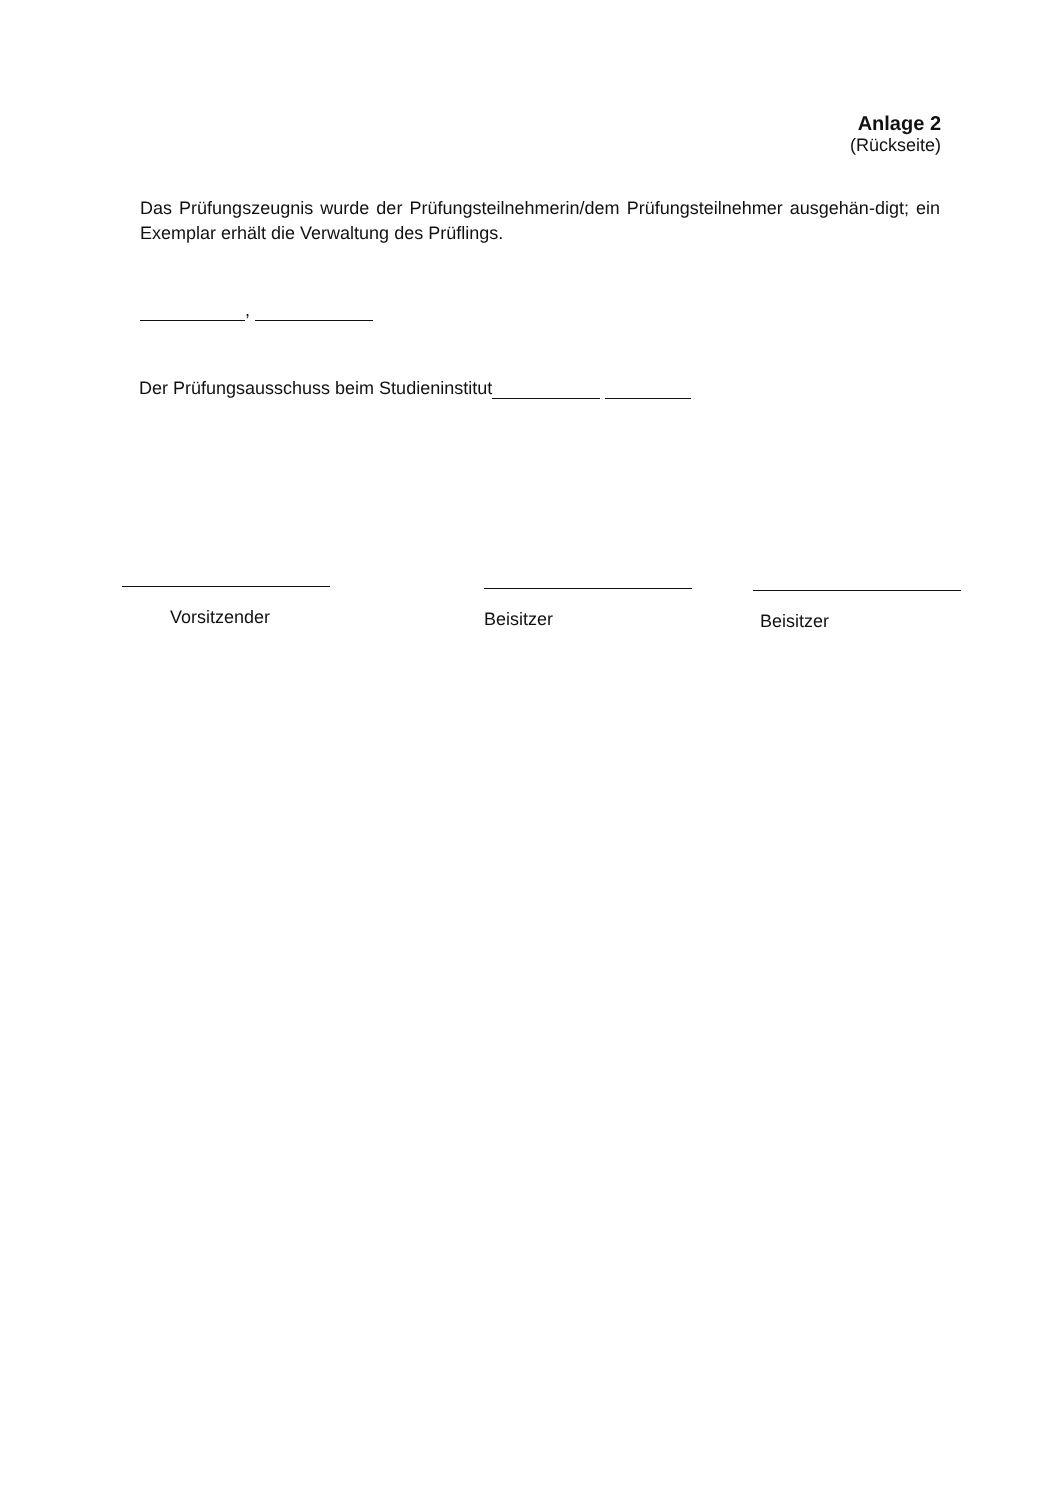Anlage 2
(Rückseite)
Das Prüfungszeugnis wurde der Prüfungsteilnehmerin/dem Prüfungsteilnehmer ausgehän-digt; ein Exemplar erhält die Verwaltung des Prüflings.
,
Der Prüfungsausschuss beim Studieninstitut
Vorsitzender Beisitzer Beisitzer